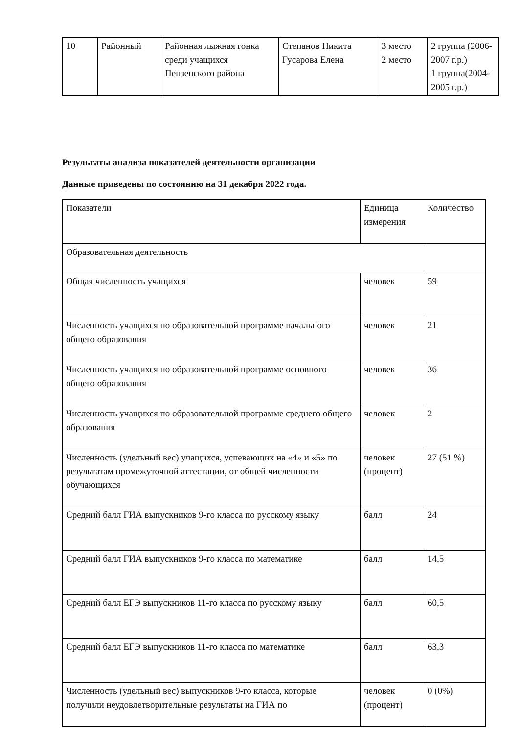| 10 | Районный | Районная лыжная гонка среди учащихся Пензенского района | Степанов Никита Гусарова Елена | 3 место 2 место | 2 группа (2006-2007 г.р.) 1 группа(2004-2005 г.р.) |
Результаты анализа показателей деятельности организации
Данные приведены по состоянию на 31 декабря 2022 года.
| Показатели | Единица измерения | Количество |
| Образовательная деятельность | | |
| Общая численность учащихся | человек | 59 |
| Численность учащихся по образовательной программе начального общего образования | человек | 21 |
| Численность учащихся по образовательной программе основного общего образования | человек | 36 |
| Численность учащихся по образовательной программе среднего общего образования | человек | 2 |
| Численность (удельный вес) учащихся, успевающих на «4» и «5» по результатам промежуточной аттестации, от общей численности обучающихся | человек (процент) | 27 (51 %) |
| Средний балл ГИА выпускников 9-го класса по русскому языку | балл | 24 |
| Средний балл ГИА выпускников 9-го класса по математике | балл | 14,5 |
| Средний балл ЕГЭ выпускников 11-го класса по русскому языку | балл | 60,5 |
| Средний балл ЕГЭ выпускников 11-го класса по математике | балл | 63,3 |
| Численность (удельный вес) выпускников 9-го класса, которые получили неудовлетворительные результаты на ГИА по | человек (процент) | 0 (0%) |